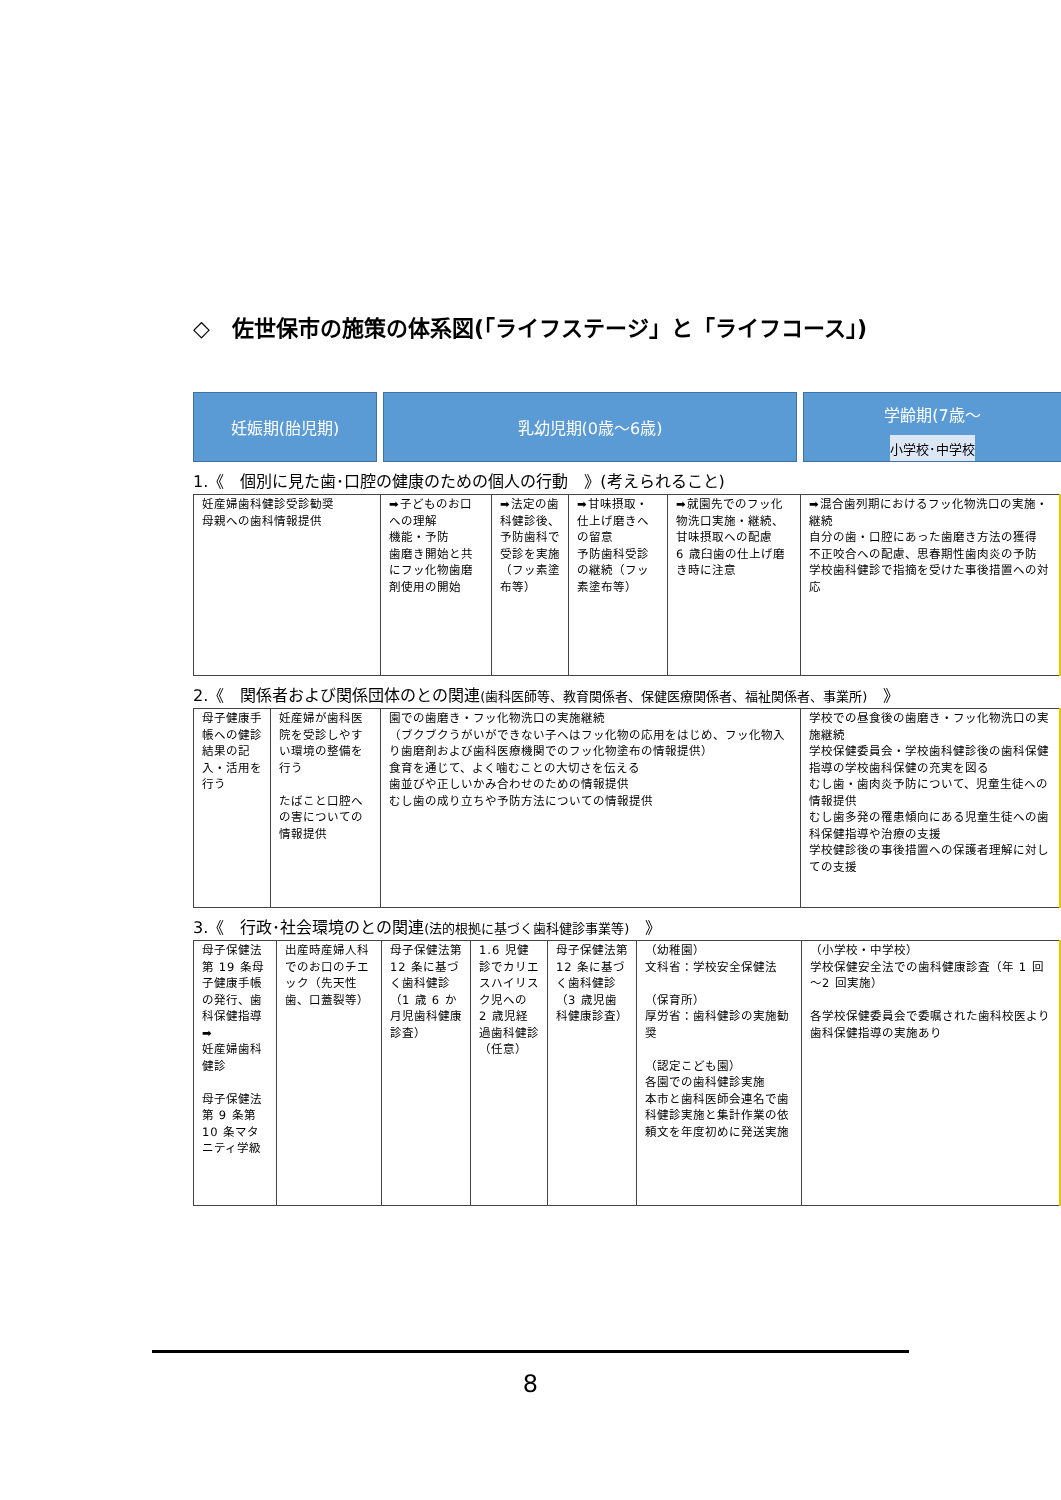◇　佐世保市の施策の体系図(「ライフステージ」と「ライフコース」)
妊娠期(胎児期) 乳幼児期(0歳～6歳) 学齢期(7歳～
小学校･中学校
1.《　個別に見た歯･口腔の健康のための個人の行動　》(考えられること)
| 妊産婦歯科健診受診勧奨 母親への歯科情報提供 | ➡子どものお口への理解 機能・予防 歯磨き開始と共にフッ化物歯磨剤使用の開始 | ➡法定の歯科健診後、予防歯科で受診を実施（フッ素塗布等） | ➡甘味摂取・仕上げ磨きへの留意 予防歯科受診の継続（フッ素塗布等） | ➡就園先でのフッ化物洗口実施・継続、甘味摂取への配慮 6 歳臼歯の仕上げ磨き時に注意 | ➡混合歯列期におけるフッ化物洗口の実施・継続 自分の歯・口腔にあった歯磨き方法の獲得 不正咬合への配慮、思春期性歯肉炎の予防 学校歯科健診で指摘を受けた事後措置への対応 |
2.《　関係者および関係団体のとの関連(歯科医師等、教育関係者、保健医療関係者、福祉関係者、事業所)　》
| 母子健康手帳への健診結果の記入・活用を行う | 妊産婦が歯科医院を受診しやすい環境の整備を行う たばこと口腔への害についての情報提供 | 園での歯磨き・フッ化物洗口の実施継続 （ブクブクうがいができない子へはフッ化物の応用をはじめ、フッ化物入り歯磨剤および歯科医療機関でのフッ化物塗布の情報提供） 食育を通じて、よく噛むことの大切さを伝える 歯並びや正しいかみ合わせのための情報提供 むし歯の成り立ちや予防方法についての情報提供 | 学校での昼食後の歯磨き・フッ化物洗口の実施継続 学校保健委員会・学校歯科健診後の歯科保健指導の学校歯科保健の充実を図る むし歯・歯肉炎予防について、児童生徒への情報提供 むし歯多発の罹患傾向にある児童生徒への歯科保健指導や治療の支援 学校健診後の事後措置への保護者理解に対しての支援 |
3.《　行政･社会環境のとの関連(法的根拠に基づく歯科健診事業等)　》
| 母子保健法第 19 条母子健康手帳の発行、歯科保健指導 ➡ 妊産婦歯科健診 母子保健法第 9 条第 10 条マタニティ学級 | 出産時産婦人科でのお口のチエック（先天性歯、口蓋裂等） | 母子保健法第 12 条に基づく歯科健診 （1 歳 6 か月児歯科健康診査） | 1.6 児健診でカリエスハイリスク児への 2 歳児経過歯科健診（任意） | 母子保健法第 12 条に基づく歯科健診 （3 歳児歯科健康診査） | （幼稚園） 文科省：学校安全保健法 （保育所） 厚労省：歯科健診の実施勧奨 （認定こども園） 各園での歯科健診実施 本市と歯科医師会連名で歯科健診実施と集計作業の依頼文を年度初めに発送実施 | （小学校・中学校） 学校保健安全法での歯科健康診査（年 1 回～2 回実施） 各学校保健委員会で委嘱された歯科校医より歯科保健指導の実施あり |
8